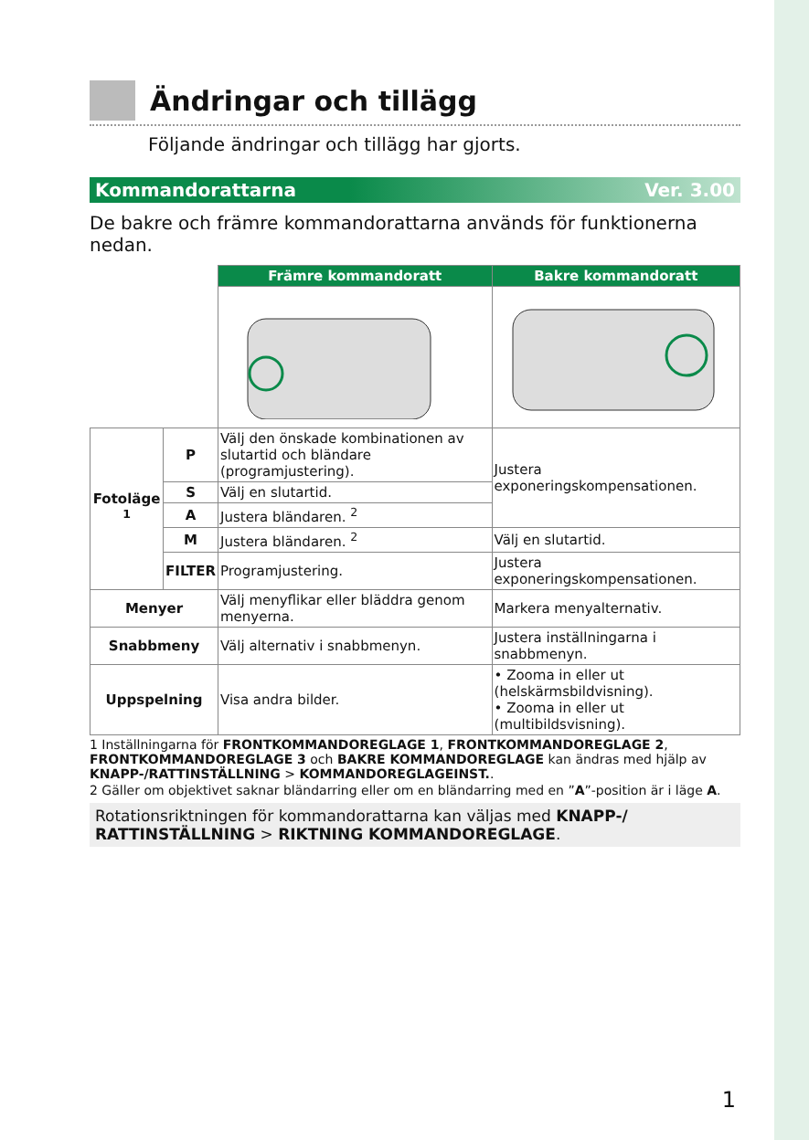Ändringar och tillägg
Följande ändringar och tillägg har gjorts.
Kommandorattarna Ver. 3.00
De bakre och främre kommandorattarna används för funktionerna nedan.
| | | Främre kommandoratt | Bakre kommandoratt |
| Fotoläge <sup>1</sup> | P | Välj den önskade kombinationen av slutartid och bländare (programjustering). | Justera exponeringskompensationen. |
| | S | Välj en slutartid. | |
| | A | Justera bländaren. <sup>2</sup> | |
| | M | Justera bländaren. <sup>2</sup> | Välj en slutartid. |
| | FILTER | Programjustering. | Justera exponeringskompensationen. |
| Menyer | | Välj menyflikar eller bläddra genom menyerna. | Markera menyalternativ. |
| Snabbmeny | | Välj alternativ i snabbmenyn. | Justera inställningarna i snabbmenyn. |
| Uppspelning | | Visa andra bilder. | • Zooma in eller ut (helskärmsbildvisning). • Zooma in eller ut (multibildsvisning). |
1 Inställningarna för FRONTKOMMANDOREGLAGE 1, FRONTKOMMANDOREGLAGE 2, FRONTKOMMANDOREGLAGE 3 och BAKRE KOMMANDOREGLAGE kan ändras med hjälp av KNAPP-/RATTINSTÄLLNING > KOMMANDOREGLAGEINST..
2 Gäller om objektivet saknar bländarring eller om en bländarring med en ”A”-position är i läge A.
Rotationsriktningen för kommandorattarna kan väljas med KNAPP-/ RATTINSTÄLLNING > RIKTNING KOMMANDOREGLAGE.
1